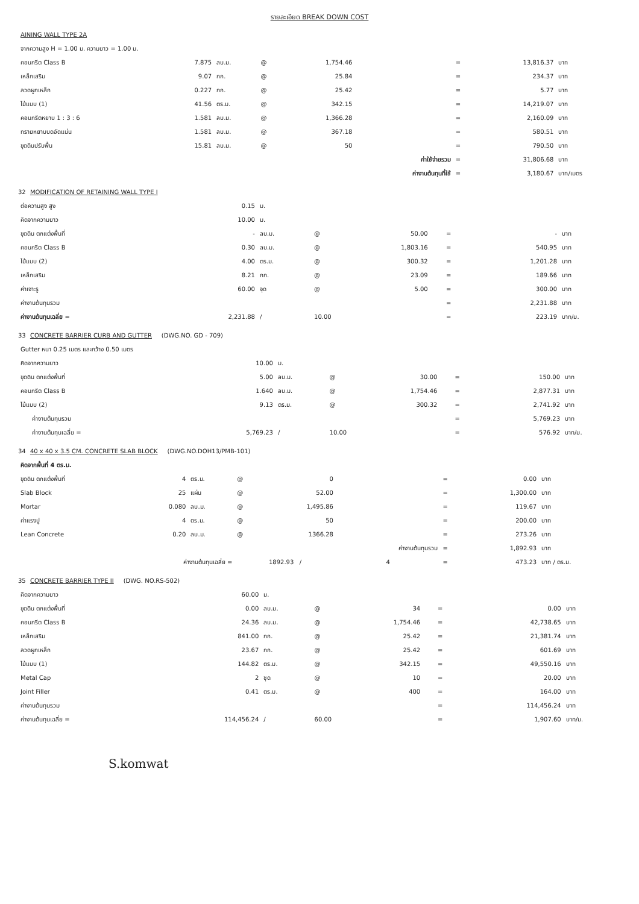รายละเอียด BREAK DOWN COST
AINING WALL TYPE 2A
| จากความสูง H = 1.00 ม. ความยาว = 1.00 ม. | | | | | | | | |
| คอนกรีต Class B | 7.875 | ลบ.ม. | @ | 1,754.46 | | = | 13,816.37 | บาท |
| เหล็กเสริม | 9.07 | กก. | @ | 25.84 | | = | 234.37 | บาท |
| ลวดผูกเหล็ก | 0.227 | กก. | @ | 25.42 | | = | 5.77 | บาท |
| ไม้แบบ (1) | 41.56 | ตร.ม. | @ | 342.15 | | = | 14,219.07 | บาท |
| คอนกรีตหยาบ 1 : 3 : 6 | 1.581 | ลบ.ม. | @ | 1,366.28 | | = | 2,160.09 | บาท |
| ทรายหยาบบดอัดแน่น | 1.581 | ลบ.ม. | @ | 367.18 | | = | 580.51 | บาท |
| ขุดดินปรับพื้น | 15.81 | ลบ.ม. | @ | 50 | | = | 790.50 | บาท |
| | | | | | ค่าใช้จ่ายรวม | = | 31,806.68 | บาท |
| | | | | | ค่างานต้นทุนที่ใช้ | = | 3,180.67 | บาท/เมตร |
32 MODIFICATION OF RETAINING WALL TYPE I
| ต่อความสูง สูง | 0.15 | ม. | | | | | | |
| คิดจากความยาว | 10.00 | ม. | | | | | | |
| ขุดดิน ตกแต่งพื้นที่ | - | ลบ.ม. | @ | 50.00 | | = | - | บาท |
| คอนกรีต Class B | 0.30 | ลบ.ม. | @ | 1,803.16 | | = | 540.95 | บาท |
| ไม้แบบ (2) | 4.00 | ตร.ม. | @ | 300.32 | | = | 1,201.28 | บาท |
| เหล็กเสริม | 8.21 | กก. | @ | 23.09 | | = | 189.66 | บาท |
| ค่าเจาะรู | 60.00 | จุด | @ | 5.00 | | = | 300.00 | บาท |
| ค่างานต้นทุนรวม | | | | | | = | 2,231.88 | บาท |
| ค่างานต้นทุนเฉลี่ย = | 2,231.88 | / | 10.00 | | | = | 223.19 | บาท/ม. |
33 CONCRETE BARRIER CURB AND GUTTER (DWG.NO. GD - 709)
| Gutter หนา 0.25 เมตร และกว้าง 0.50 เมตร | | | | | | | | |
| คิดจากความยาว | 10.00 | ม. | | | | | | |
| ขุดดิน ตกแต่งพื้นที่ | 5.00 | ลบ.ม. | @ | 30.00 | | = | 150.00 | บาท |
| คอนกรีต Class B | 1.640 | ลบ.ม. | @ | 1,754.46 | | = | 2,877.31 | บาท |
| ไม้แบบ (2) | 9.13 | ตร.ม. | @ | 300.32 | | = | 2,741.92 | บาท |
| ค่างานต้นทุนรวม | | | | | | = | 5,769.23 | บาท |
| ค่างานต้นทุนเฉลี่ย = | 5,769.23 | / | 10.00 | | | = | 576.92 | บาท/ม. |
34 40 x 40 x 3.5 CM. CONCRETE SLAB BLOCK (DWG.NO.DOH13/PMB-101)
| คิดจากพื้นที่ 4 ตร.ม. | | | | | | | | |
| ขุดดิน ตกแต่งพื้นที่ | 4 | ตร.ม. | @ | 0 | | = | 0.00 | บาท |
| Slab Block | 25 | แผ่น | @ | 52.00 | | = | 1,300.00 | บาท |
| Mortar | 0.080 | ลบ.ม. | @ | 1,495.86 | | = | 119.67 | บาท |
| ค่าแรงปู | 4 | ตร.ม. | @ | 50 | | = | 200.00 | บาท |
| Lean Concrete | 0.20 | ลบ.ม. | @ | 1366.28 | | = | 273.26 | บาท |
| | | | | | ค่างานต้นทุนรวม | = | 1,892.93 | บาท |
| ค่างานต้นทุนเฉลี่ย = | | | 1892.93 / | | 4 | = | 473.23 | บาท / ตร.ม. |
35 CONCRETE BARRIER TYPE II (DWG. NO.RS-502)
| คิดจากความยาว | 60.00 | ม. | | | | | | |
| ขุดดิน ตกแต่งพื้นที่ | 0.00 | ลบ.ม. | @ | 34 | | = | 0.00 | บาท |
| คอนกรีต Class B | 24.36 | ลบ.ม. | @ | 1,754.46 | | = | 42,738.65 | บาท |
| เหล็กเสริม | 841.00 | กก. | @ | 25.42 | | = | 21,381.74 | บาท |
| ลวดผูกเหล็ก | 23.67 | กก. | @ | 25.42 | | = | 601.69 | บาท |
| ไม้แบบ (1) | 144.82 | ตร.ม. | @ | 342.15 | | = | 49,550.16 | บาท |
| Metal Cap | 2 | ชุด | @ | 10 | | = | 20.00 | บาท |
| Joint Filler | 0.41 | ตร.ม. | @ | 400 | | = | 164.00 | บาท |
| ค่างานต้นทุนรวม | | | | | | = | 114,456.24 | บาท |
| ค่างานต้นทุนเฉลี่ย = | 114,456.24 | / | 60.00 | | | = | 1,907.60 | บาท/ม. |
S.komwat